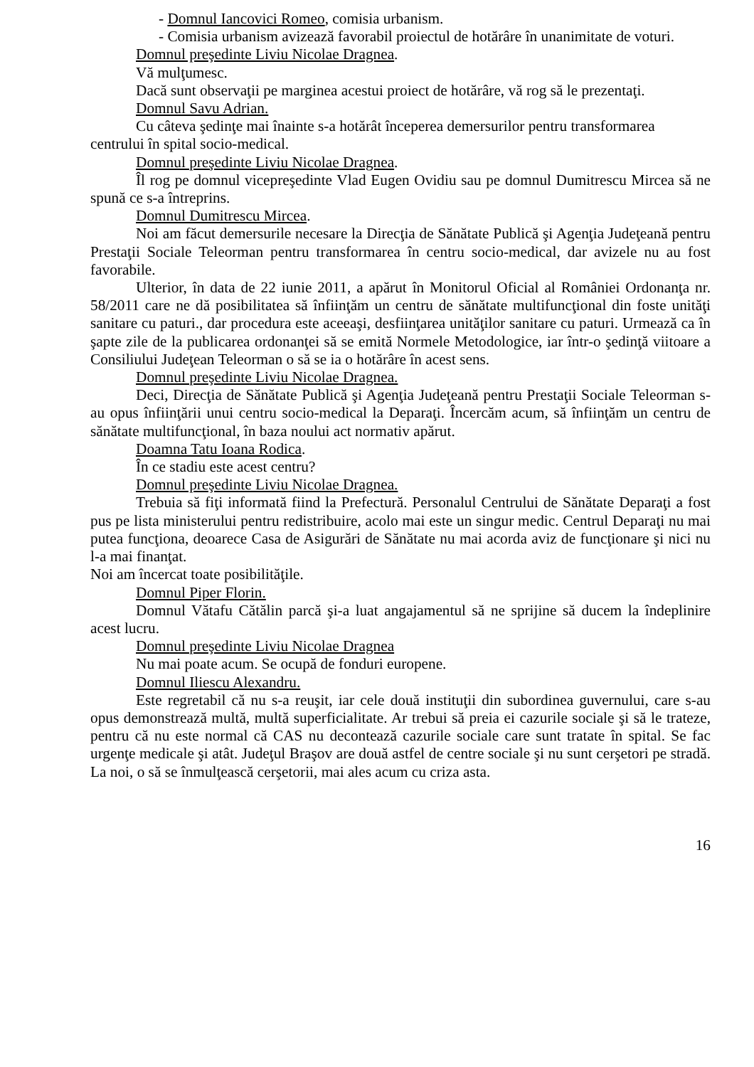- Domnul Iancovici Romeo, comisia urbanism.
- Comisia urbanism avizează favorabil proiectul de hotărâre în unanimitate de voturi.
Domnul preşedinte Liviu Nicolae Dragnea.
Vă mulţumesc.
Dacă sunt observaţii pe marginea acestui proiect de hotărâre, vă rog să le prezentaţi.
Domnul Savu Adrian.
Cu câteva şedinţe mai înainte s-a hotărât începerea demersurilor pentru transformarea centrului în spital socio-medical.
Domnul preşedinte Liviu Nicolae Dragnea.
Îl rog pe domnul vicepreşedinte Vlad Eugen Ovidiu sau pe domnul Dumitrescu Mircea să ne spună ce s-a întreprins.
Domnul Dumitrescu Mircea.
Noi am făcut demersurile necesare la Direcţia de Sănătate Publică şi Agenţia Judeţeană pentru Prestaţii Sociale Teleorman pentru transformarea în centru socio-medical, dar avizele nu au fost favorabile.
Ulterior, în data de 22 iunie 2011, a apărut în Monitorul Oficial al României Ordonanţa nr. 58/2011 care ne dă posibilitatea să înfiinţăm un centru de sănătate multifuncţional din foste unităţi sanitare cu paturi., dar procedura este aceeaşi, desfiinţarea unităţilor sanitare cu paturi. Urmează ca în şapte zile de la publicarea ordonanţei să se emită Normele Metodologice, iar într-o şedinţă viitoare a Consiliului Judeţean Teleorman o să se ia o hotărâre în acest sens.
Domnul preşedinte Liviu Nicolae Dragnea.
Deci, Direcţia de Sănătate Publică şi Agenţia Judeţeană pentru Prestaţii Sociale Teleorman s-au opus înfiinţării unui centru socio-medical la Deparaţi. Încercăm acum, să înfiinţăm un centru de sănătate multifuncţional, în baza noului act normativ apărut.
Doamna Tatu Ioana Rodica.
În ce stadiu este acest centru?
Domnul preşedinte Liviu Nicolae Dragnea.
Trebuia să fiţi informată fiind la Prefectură. Personalul Centrului de Sănătate Deparaţi a fost pus pe lista ministerului pentru redistribuire, acolo mai este un singur medic. Centrul Deparaţi nu mai putea funcţiona, deoarece Casa de Asigurări de Sănătate nu mai acorda aviz de funcţionare şi nici nu l-a mai finanţat.
Noi am încercat toate posibilităţile.
Domnul Piper Florin.
Domnul Vătafu Cătălin parcă şi-a luat angajamentul să ne sprijine să ducem la îndeplinire acest lucru.
Domnul preşedinte Liviu Nicolae Dragnea
Nu mai poate acum. Se ocupă de fonduri europene.
Domnul Iliescu Alexandru.
Este regretabil că nu s-a reuşit, iar cele două instituţii din subordinea guvernului, care s-au opus demonstrează multă, multă superficialitate. Ar trebui să preia ei cazurile sociale şi să le trateze, pentru că nu este normal că CAS nu decontează cazurile sociale care sunt tratate în spital. Se fac urgenţe medicale şi atât. Judeţul Braşov are două astfel de centre sociale şi nu sunt cerşetori pe stradă. La noi, o să se înmulţească cerşetorii, mai ales acum cu criza asta.
16